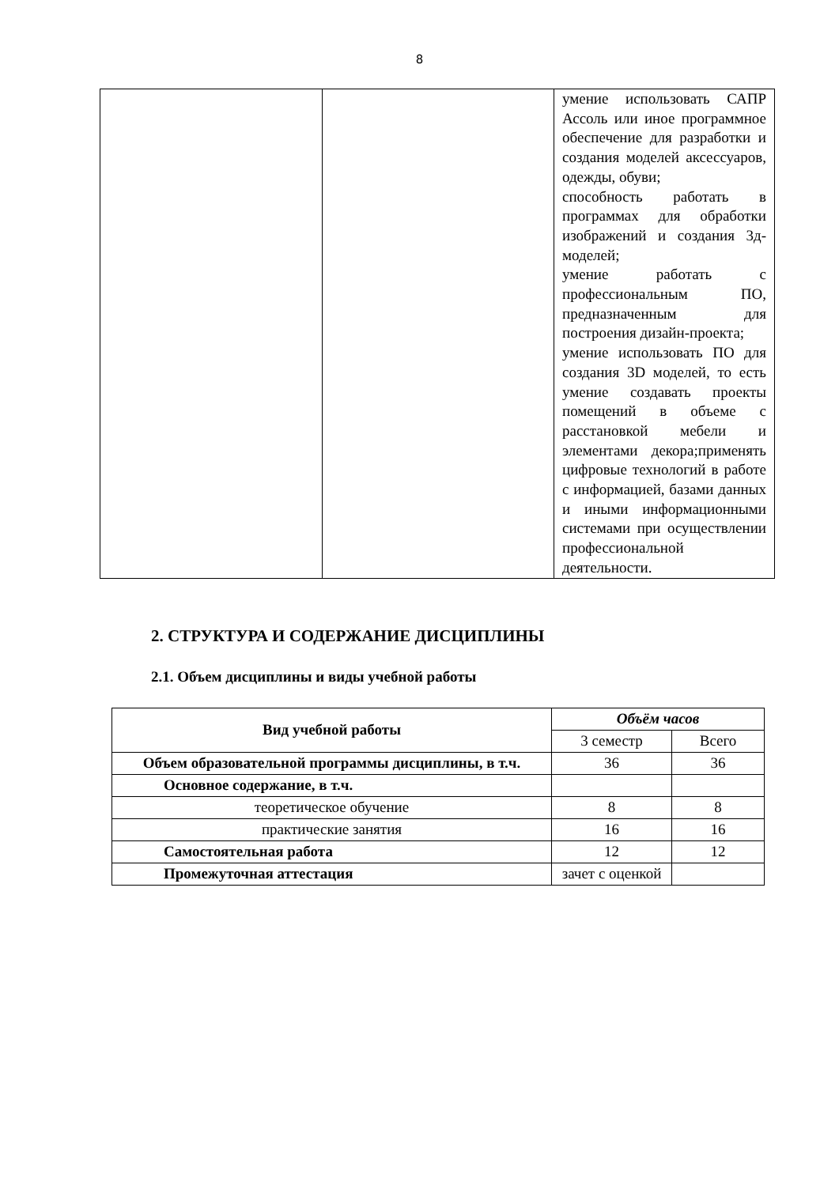8
| | | умение использовать САПР Ассоль или иное программное обеспечение для разработки и создания моделей аксессуаров, одежды, обуви; способность работать в программах для обработки изображений и создания 3д-моделей; умение работать с профессиональным ПО, предназначенным для построения дизайн-проекта; умение использовать ПО для создания 3D моделей, то есть умение создавать проекты помещений в объеме с расстановкой мебели и элементами декора;применять цифровые технологий в работе с информацией, базами данных и иными информационными системами при осуществлении профессиональной деятельности. |
2. СТРУКТУРА И СОДЕРЖАНИЕ ДИСЦИПЛИНЫ
2.1. Объем дисциплины и виды учебной работы
| Вид учебной работы | Объём часов | |
| --- | --- | --- |
| | 3 семестр | Всего |
| Объем образовательной программы дисциплины, в т.ч. | 36 | 36 |
| Основное содержание, в т.ч. | | |
| теоретическое обучение | 8 | 8 |
| практические занятия | 16 | 16 |
| Самостоятельная работа | 12 | 12 |
| Промежуточная аттестация | зачет с оценкой | |